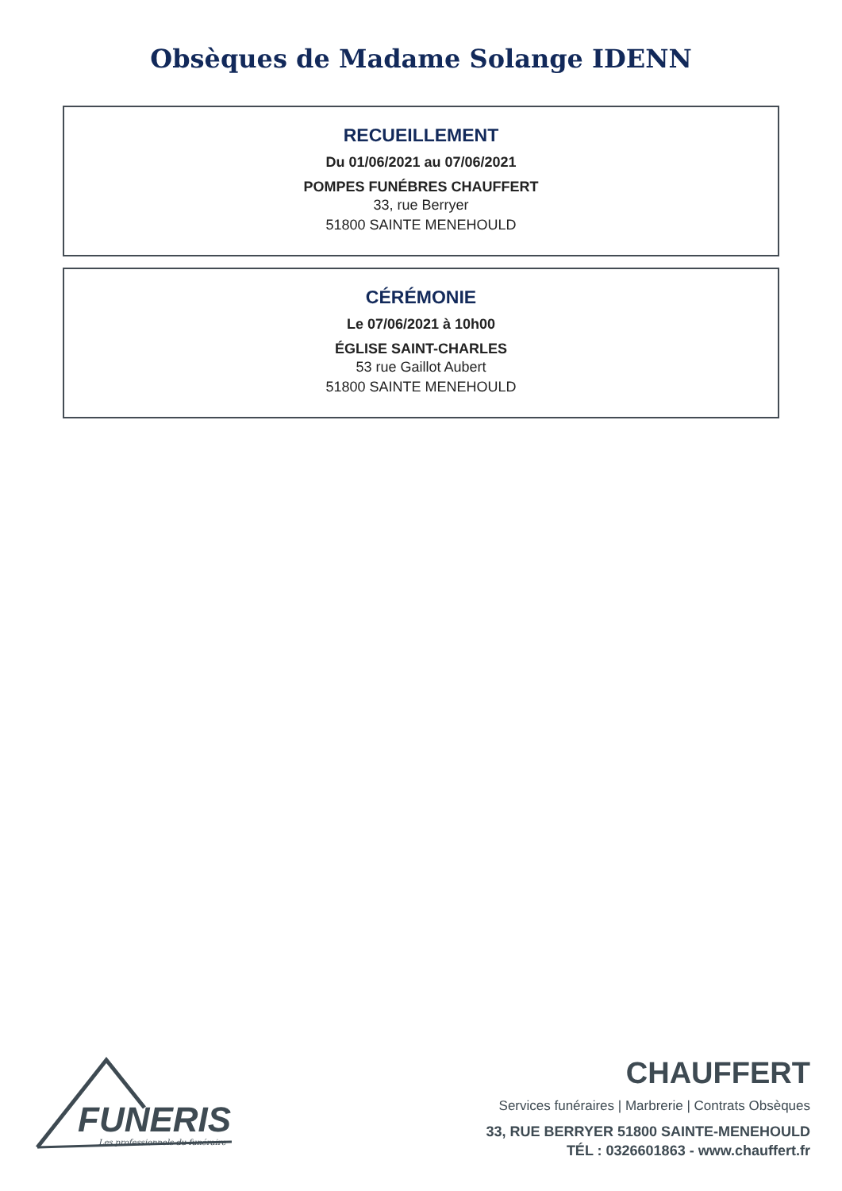Obsèques de Madame Solange IDENN
RECUEILLEMENT
Du 01/06/2021 au 07/06/2021
POMPES FUNÉBRES CHAUFFERT
33, rue Berryer
51800 SAINTE MENEHOULD
CÉRÉMONIE
Le 07/06/2021 à 10h00
ÉGLISE SAINT-CHARLES
53 rue Gaillot Aubert
51800 SAINTE MENEHOULD
FUNERIS
Les professionnels du funéraire
CHAUFFERT
Services funéraires | Marbrerie | Contrats Obsèques
33, RUE BERRYER 51800 SAINTE-MENEHOULD
TÉL : 0326601863 - www.chauffert.fr